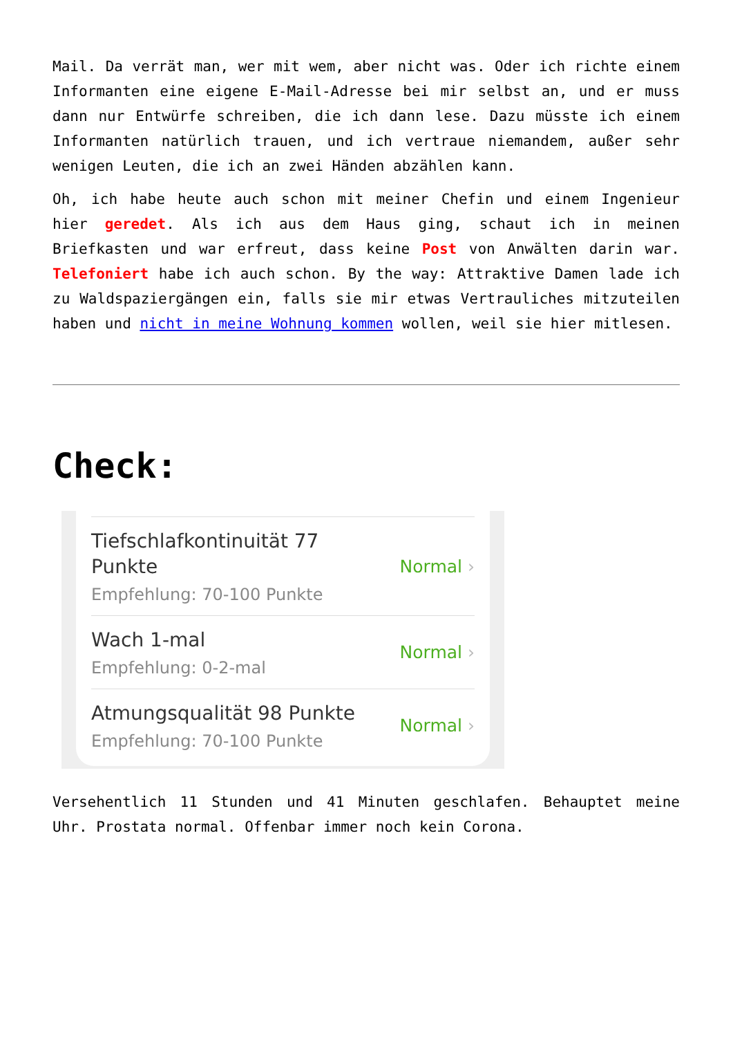Mail. Da verrät man, wer mit wem, aber nicht was. Oder ich richte einem Informanten eine eigene E-Mail-Adresse bei mir selbst an, und er muss dann nur Entwürfe schreiben, die ich dann lese. Dazu müsste ich einem Informanten natürlich trauen, und ich vertraue niemandem, außer sehr wenigen Leuten, die ich an zwei Händen abzählen kann.
Oh, ich habe heute auch schon mit meiner Chefin und einem Ingenieur hier geredet. Als ich aus dem Haus ging, schaut ich in meinen Briefkasten und war erfreut, dass keine Post von Anwälten darin war. Telefoniert habe ich auch schon. By the way: Attraktive Damen lade ich zu Waldspaziergängen ein, falls sie mir etwas Vertrauliches mitzuteilen haben und nicht in meine Wohnung kommen wollen, weil sie hier mitlesen.
Check:
Tiefschlafkontinuität 77
Punkte
Empfehlung: 70-100 Punkte
Normal ›
Wach 1-mal
Empfehlung: 0-2-mal
Normal ›
Atmungsqualität 98 Punkte
Empfehlung: 70-100 Punkte
Normal ›
Versehentlich 11 Stunden und 41 Minuten geschlafen. Behauptet meine Uhr. Prostata normal. Offenbar immer noch kein Corona.